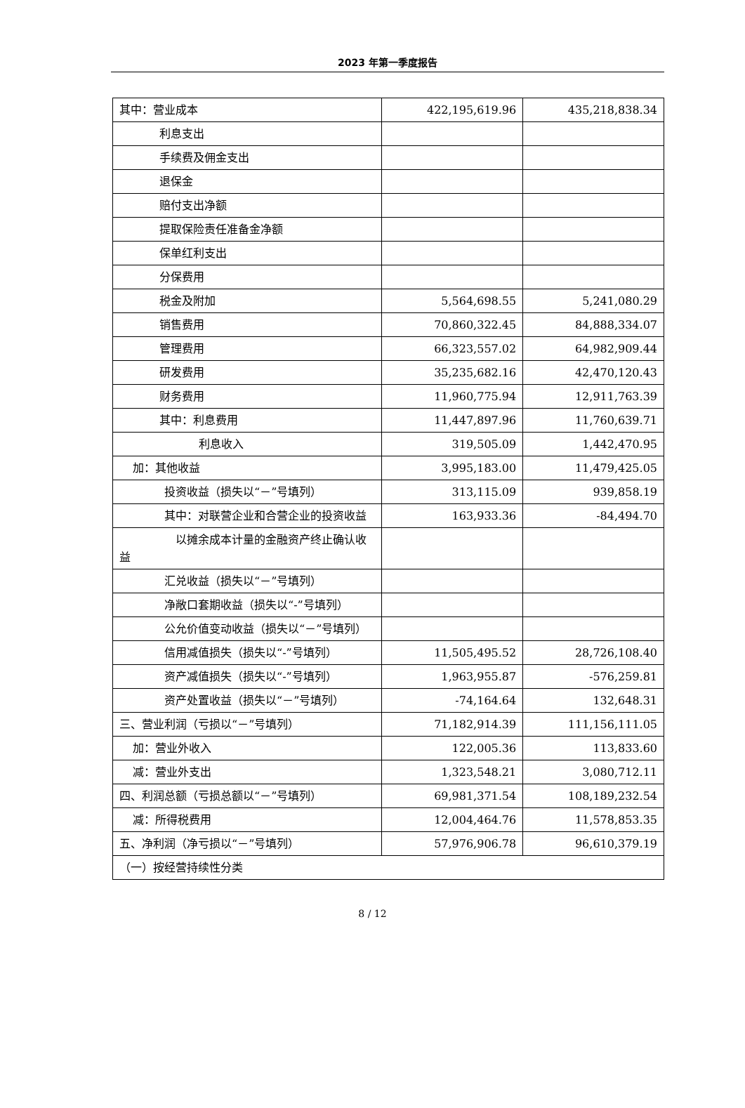2023 年第一季度报告
| 其中：营业成本 | 422,195,619.96 | 435,218,838.34 |
| 利息支出 | | |
| 手续费及佣金支出 | | |
| 退保金 | | |
| 赔付支出净额 | | |
| 提取保险责任准备金净额 | | |
| 保单红利支出 | | |
| 分保费用 | | |
| 税金及附加 | 5,564,698.55 | 5,241,080.29 |
| 销售费用 | 70,860,322.45 | 84,888,334.07 |
| 管理费用 | 66,323,557.02 | 64,982,909.44 |
| 研发费用 | 35,235,682.16 | 42,470,120.43 |
| 财务费用 | 11,960,775.94 | 12,911,763.39 |
| 其中：利息费用 | 11,447,897.96 | 11,760,639.71 |
| 利息收入 | 319,505.09 | 1,442,470.95 |
| 加：其他收益 | 3,995,183.00 | 11,479,425.05 |
| 投资收益（损失以“－”号填列） | 313,115.09 | 939,858.19 |
| 其中：对联营企业和合营企业的投资收益 | 163,933.36 | -84,494.70 |
| 以摊余成本计量的金融资产终止确认收益 | | |
| 汇兑收益（损失以“－”号填列） | | |
| 净敞口套期收益（损失以“-”号填列） | | |
| 公允价值变动收益（损失以“－”号填列） | | |
| 信用减值损失（损失以“-”号填列） | 11,505,495.52 | 28,726,108.40 |
| 资产减值损失（损失以“-”号填列） | 1,963,955.87 | -576,259.81 |
| 资产处置收益（损失以“－”号填列） | -74,164.64 | 132,648.31 |
| 三、营业利润（亏损以“－”号填列） | 71,182,914.39 | 111,156,111.05 |
| 加：营业外收入 | 122,005.36 | 113,833.60 |
| 减：营业外支出 | 1,323,548.21 | 3,080,712.11 |
| 四、利润总额（亏损总额以“－”号填列） | 69,981,371.54 | 108,189,232.54 |
| 减：所得税费用 | 12,004,464.76 | 11,578,853.35 |
| 五、净利润（净亏损以“－”号填列） | 57,976,906.78 | 96,610,379.19 |
| （一）按经营持续性分类 | | |
8 / 12